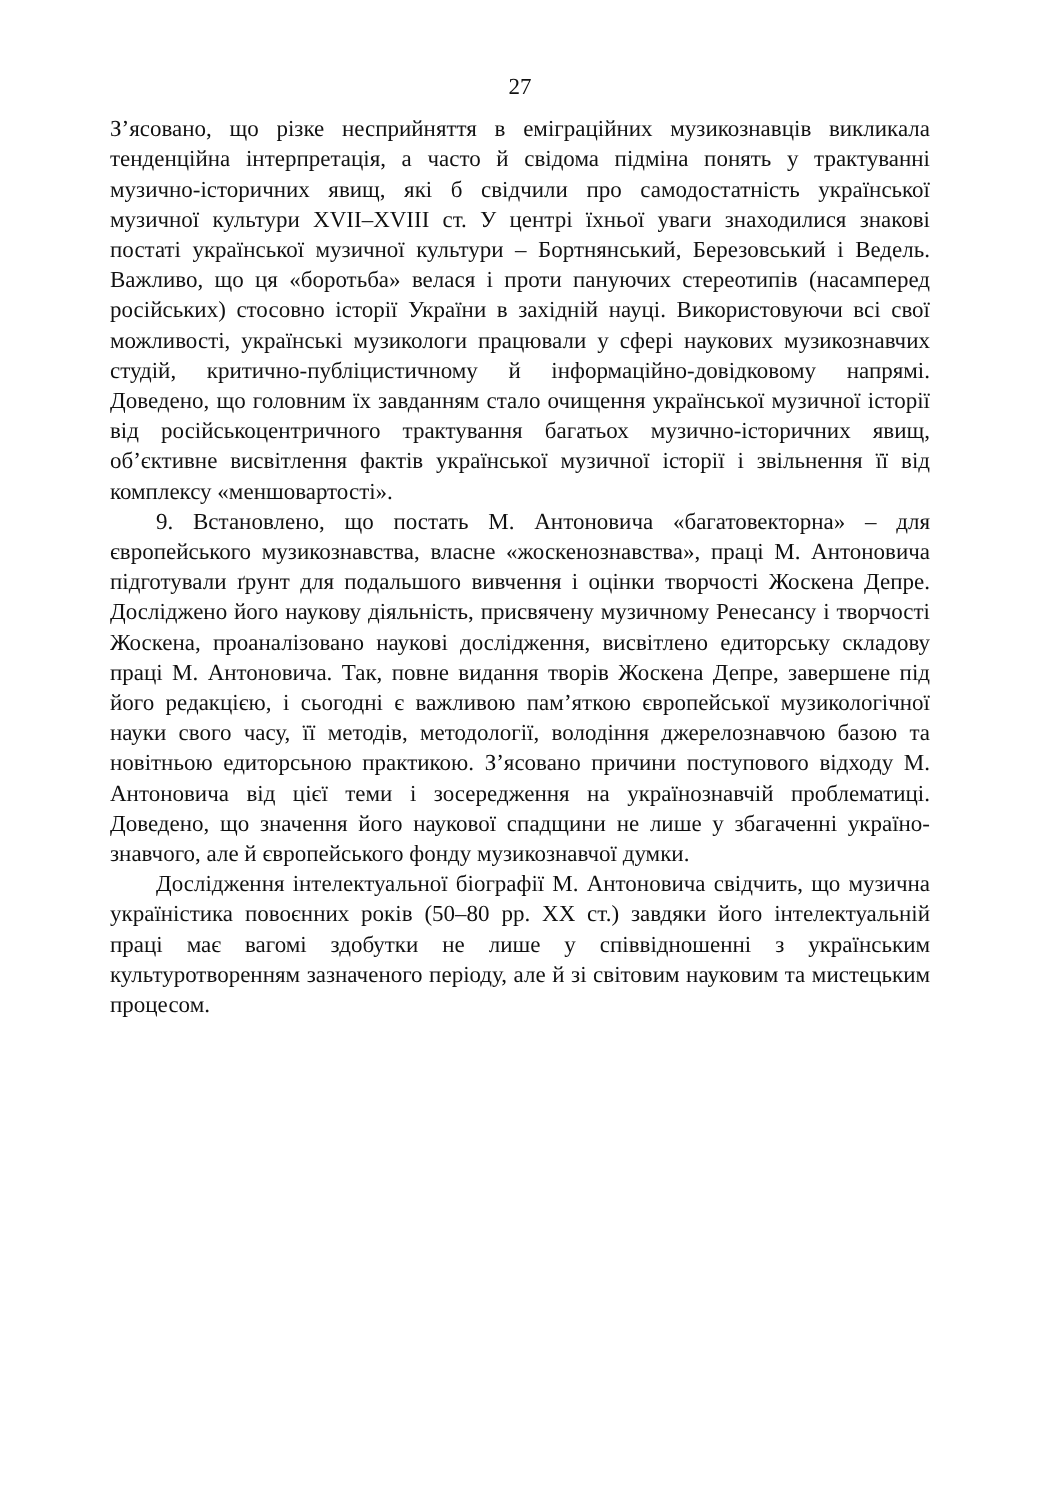27
З’ясовано, що різке несприйняття в еміграційних музикознавців викликала тенденційна інтерпретація, а часто й свідома підміна понять у трактуванні музично-історичних явищ, які б свідчили про самодостатність української музичної культури XVII–XVIII ст. У центрі їхньої уваги знаходилися знакові постаті української музичної культури – Бортнянський, Березовський і Ведель. Важливо, що ця «боротьба» велася і проти пануючих стереотипів (насамперед російських) стосовно історії України в західній науці. Використовуючи всі свої можливості, українські музикологи працювали у сфері наукових музикознавчих студій, критично-публіцистичному й інформаційно-довідковому напрямі. Доведено, що головним їх завданням стало очищення української музичної історії від російськоцентричного трактування багатьох музично-історичних явищ, об’єктивне висвітлення фактів української музичної історії і звільнення її від комплексу «меншовартості».
9. Встановлено, що постать М. Антоновича «багатовекторна» – для європейського музикознавства, власне «жоскенознавства», праці М. Антоновича підготували ґрунт для подальшого вивчення і оцінки творчості Жоскена Депре. Досліджено його наукову діяльність, присвячену музичному Ренесансу і творчості Жоскена, проаналізовано наукові дослідження, висвітлено едиторську складову праці М. Антоновича. Так, повне видання творів Жоскена Депре, завершене під його редакцією, і сьогодні є важливою пам’яткою європейської музикологічної науки свого часу, її методів, методології, володіння джерелознавчою базою та новітньою едиторсьною практикою. З’ясовано причини поступового відходу М. Антоновича від цієї теми і зосередження на україно­знавчій проблематиці. Доведено, що значення його наукової спадщини не лише у збагаченні україно­знавчого, але й європейського фонду музикознавчої думки.
Дослідження інтелектуальної біографії М. Антоновича свідчить, що музична україністика повоєнних років (50–80 рр. XX ст.) завдяки його інтелектуальній праці має вагомі здобутки не лише у співвідношенні з українським культуротворенням зазначеного періоду, але й зі світовим науковим та мистецьким процесом.